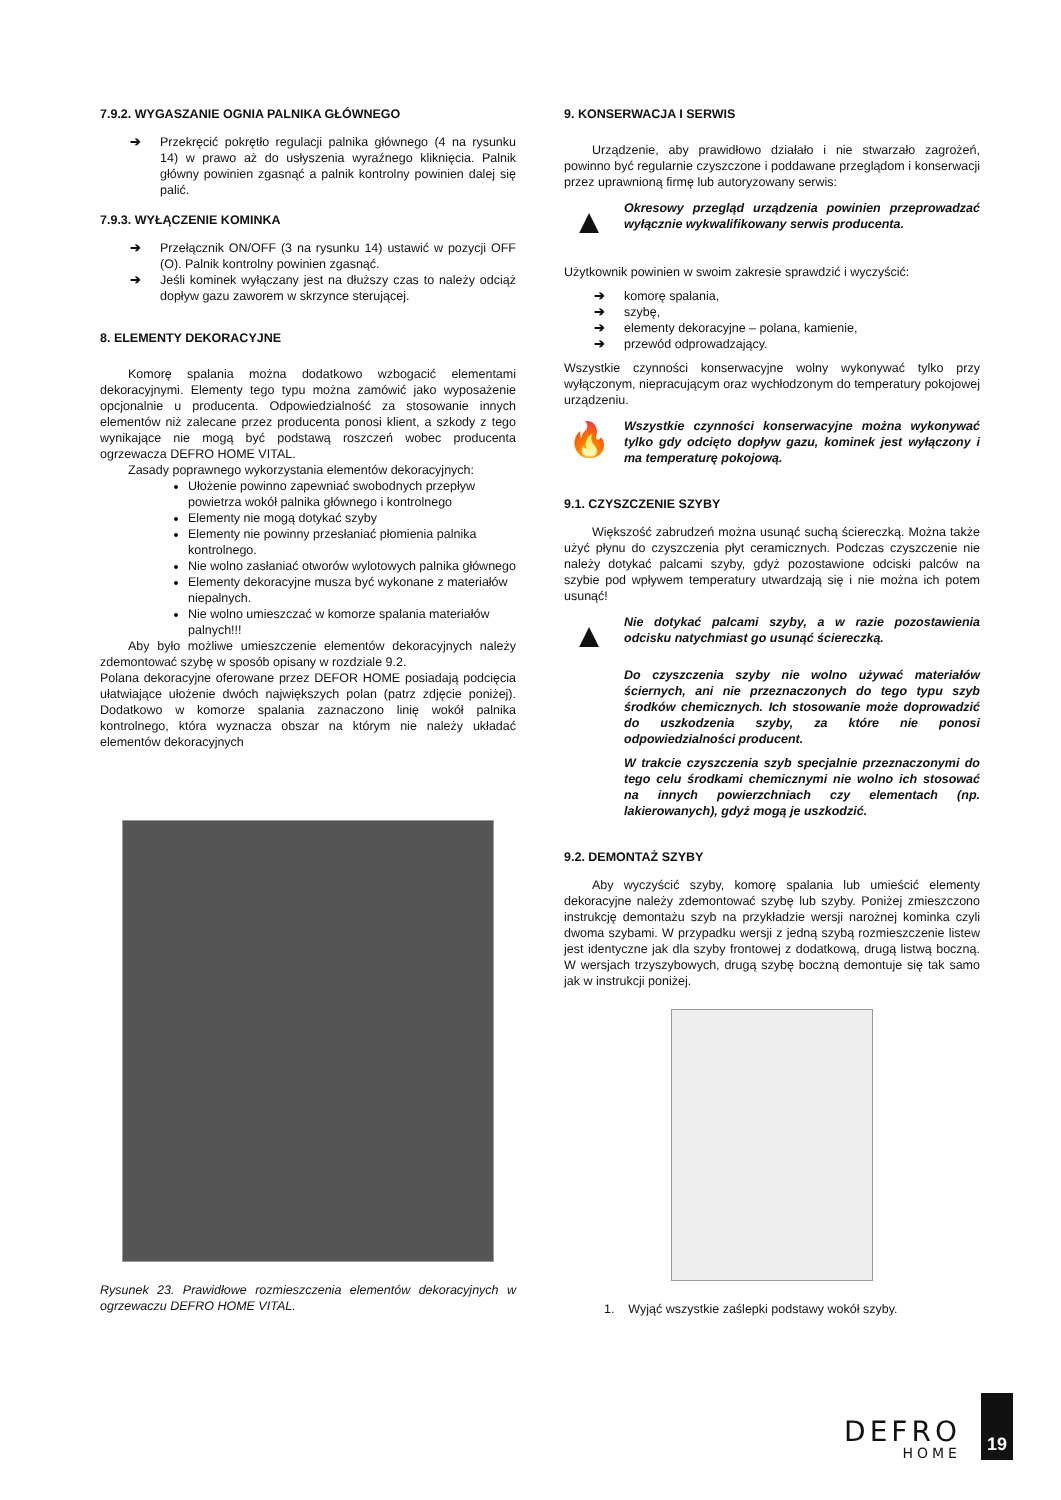7.9.2. WYGASZANIE OGNIA PALNIKA GŁÓWNEGO
➔ Przekręcić pokrętło regulacji palnika głównego (4 na rysunku 14) w prawo aż do usłyszenia wyraźnego kliknięcia. Palnik główny powinien zgasnąć a palnik kontrolny powinien dalej się palić.
7.9.3. WYŁĄCZENIE KOMINKA
➔ Przełącznik ON/OFF (3 na rysunku 14) ustawić w pozycji OFF (O). Palnik kontrolny powinien zgasnąć.
➔ Jeśli kominek wyłączany jest na dłuższy czas to należy odciąż dopływ gazu zaworem w skrzynce sterującej.
8. ELEMENTY DEKORACYJNE
Komorę spalania można dodatkowo wzbogacić elementami dekoracyjnymi. Elementy tego typu można zamówić jako wyposażenie opcjonalnie u producenta. Odpowiedzialność za stosowanie innych elementów niż zalecane przez producenta ponosi klient, a szkody z tego wynikające nie mogą być podstawą roszczeń wobec producenta ogrzewacza DEFRO HOME VITAL.
Zasady poprawnego wykorzystania elementów dekoracyjnych:
Ułożenie powinno zapewniać swobodnych przepływ powietrza wokół palnika głównego i kontrolnego
Elementy nie mogą dotykać szyby
Elementy nie powinny przesłaniać płomienia palnika kontrolnego.
Nie wolno zasłaniać otworów wylotowych palnika głównego
Elementy dekoracyjne musza być wykonane z materiałów niepalnych.
Nie wolno umieszczać w komorze spalania materiałów palnych!!!
Aby było możliwe umieszczenie elementów dekoracyjnych należy zdemontować szybę w sposób opisany w rozdziale 9.2.
Polana dekoracyjne oferowane przez DEFOR HOME posiadają podcięcia ułatwiające ułożenie dwóch największych polan (patrz zdjęcie poniżej). Dodatkowo w komorze spalania zaznaczono linię wokół palnika kontrolnego, która wyznacza obszar na którym nie należy układać elementów dekoracyjnych
Rysunek 23. Prawidłowe rozmieszczenia elementów dekoracyjnych w ogrzewaczu DEFRO HOME VITAL.
9. KONSERWACJA I SERWIS
Urządzenie, aby prawidłowo działało i nie stwarzało zagrożeń, powinno być regularnie czyszczone i poddawane przeglądom i konserwacji przez uprawnioną firmę lub autoryzowany serwis:
▲
Okresowy przegląd urządzenia powinien przeprowadzać wyłącznie wykwalifikowany serwis producenta.
Użytkownik powinien w swoim zakresie sprawdzić i wyczyścić:
➔ komorę spalania,
➔ szybę,
➔ elementy dekoracyjne – polana, kamienie,
➔ przewód odprowadzający.
Wszystkie czynności konserwacyjne wolny wykonywać tylko przy wyłączonym, niepracującym oraz wychłodzonym do temperatury pokojowej urządzeniu.
🔥
Wszystkie czynności konserwacyjne można wykonywać tylko gdy odcięto dopływ gazu, kominek jest wyłączony i ma temperaturę pokojową.
9.1. CZYSZCZENIE SZYBY
Większość zabrudzeń można usunąć suchą ściereczką. Można także użyć płynu do czyszczenia płyt ceramicznych. Podczas czyszczenie nie należy dotykać palcami szyby, gdyż pozostawione odciski palców na szybie pod wpływem temperatury utwardzają się i nie można ich potem usunąć!
▲
Nie dotykać palcami szyby, a w razie pozostawienia odcisku natychmiast go usunąć ściereczką.
Do czyszczenia szyby nie wolno używać materiałów ściernych, ani nie przeznaczonych do tego typu szyb środków chemicznych. Ich stosowanie może doprowadzić do uszkodzenia szyby, za które nie ponosi odpowiedzialności producent.
W trakcie czyszczenia szyb specjalnie przeznaczonymi do tego celu środkami chemicznymi nie wolno ich stosować na innych powierzchniach czy elementach (np. lakierowanych), gdyż mogą je uszkodzić.
9.2. DEMONTAŻ SZYBY
Aby wyczyścić szyby, komorę spalania lub umieścić elementy dekoracyjne należy zdemontować szybę lub szyby. Poniżej zmieszczono instrukcję demontażu szyb na przykładzie wersji narożnej kominka czyli dwoma szybami. W przypadku wersji z jedną szybą rozmieszczenie listew jest identyczne jak dla szyby frontowej z dodatkową, drugą listwą boczną. W wersjach trzyszybowych, drugą szybę boczną demontuje się tak samo jak w instrukcji poniżej.
1. Wyjąć wszystkie zaślepki podstawy wokół szyby.
DEFRO
HOME
19